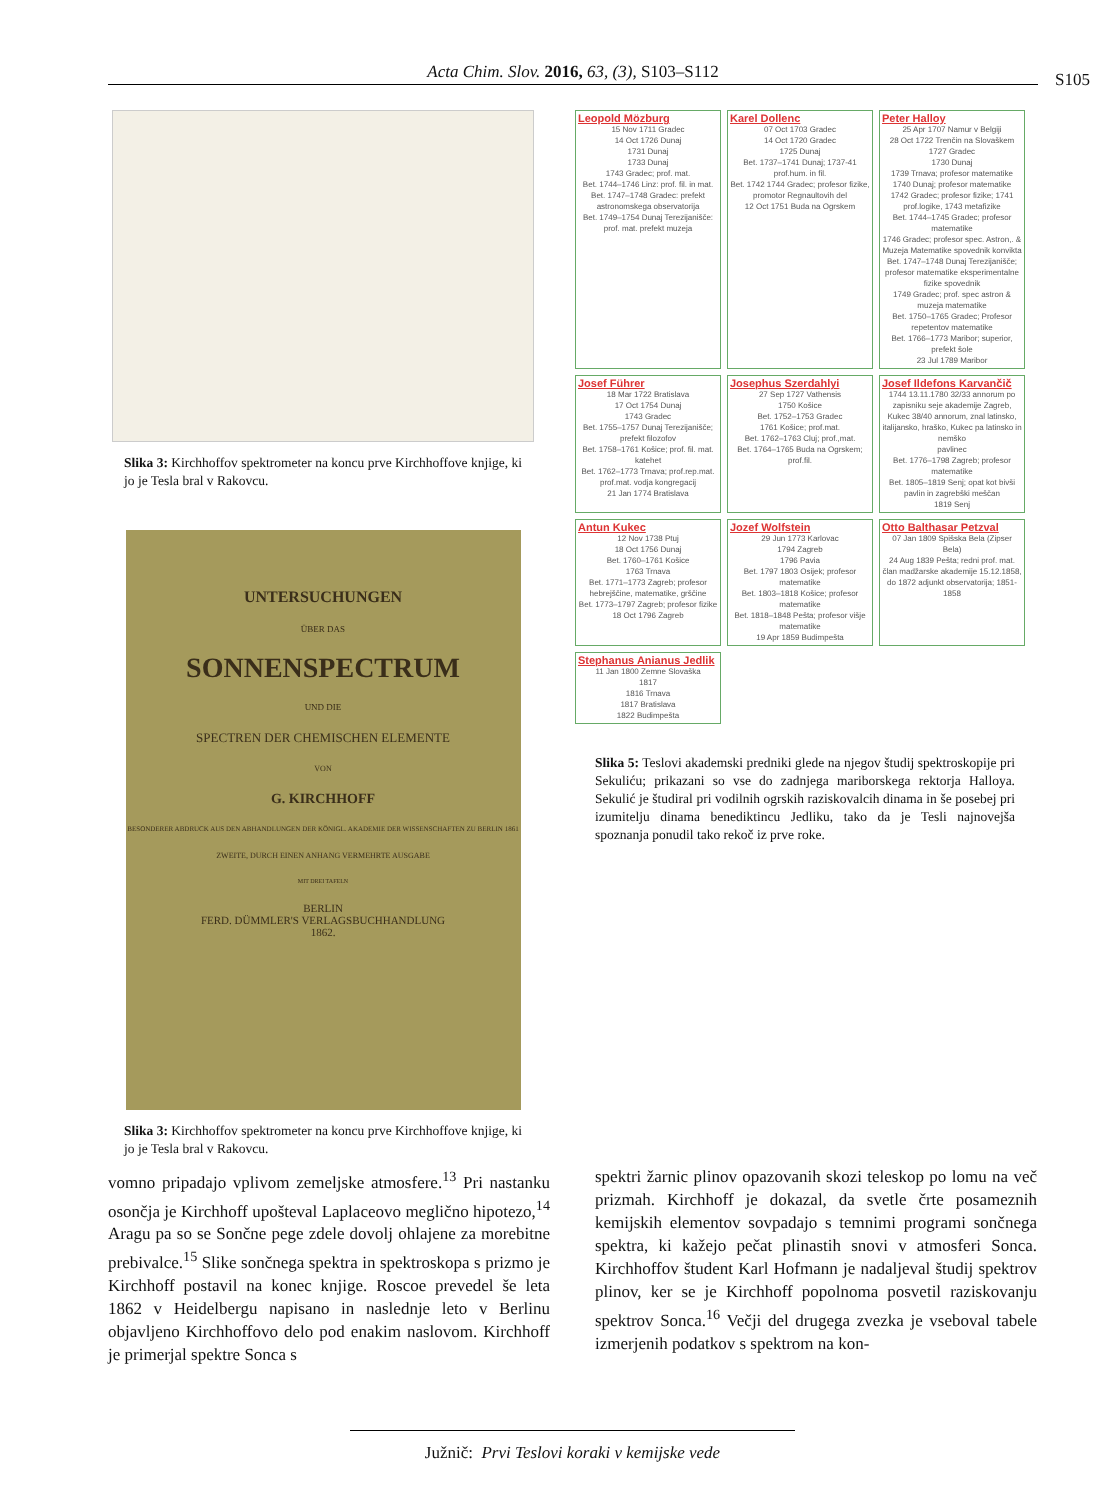Acta Chim. Slov. 2016, 63, (3), S103–S112 S105
Slika 3: Kirchhoffov spektrometer na koncu prve Kirchhoffove knjige, ki jo je Tesla bral v Rakovcu.
UNTERSUCHUNGEN
ÜBER DAS
SONNENSPECTRUM
UND DIE
SPECTREN DER CHEMISCHEN ELEMENTE
VON
G. KIRCHHOFF
BESONDERER ABDRUCK AUS DEN ABHANDLUNGEN DER KÖNIGL. AKADEMIE DER WISSENSCHAFTEN ZU BERLIN 1861
ZWEITE, DURCH EINEN ANHANG VERMEHRTE AUSGABE
MIT DREI TAFELN
BERLIN
FERD. DÜMMLER'S VERLAGSBUCHHANDLUNG
1862.
Slika 3: Kirchhoffov spektrometer na koncu prve Kirchhoffove knjige, ki jo je Tesla bral v Rakovcu.
Leopold Mözburg
15 Nov 1711 Gradec
14 Oct 1726 Dunaj
1731 Dunaj
1733 Dunaj
1743 Gradec; prof. mat.
Bet. 1744–1746 Linz: prof. fil. in mat.
Bet. 1747–1748 Gradec: prefekt astronomskega observatorija
Bet. 1749–1754 Dunaj Terezijanišče: prof. mat. prefekt muzeja
Karel Dollenc
07 Oct 1703 Gradec
14 Oct 1720 Gradec
1725 Dunaj
Bet. 1737–1741 Dunaj; 1737-41 prof.hum. in fil.
Bet. 1742 1744 Gradec; profesor fizike, promotor Regnaultovih del
12 Oct 1751 Buda na Ogrskem
Peter Halloy
25 Apr 1707 Namur v Belgiji
28 Oct 1722 Trenčin na Slovaškem
1727 Gradec
1730 Dunaj
1739 Trnava; profesor matematike
1740 Dunaj; profesor matematike
1742 Gradec; profesor fizike; 1741 prof.logike, 1743 metafizike
Bet. 1744–1745 Gradec; profesor matematike
1746 Gradec; profesor spec. Astron,. & Muzeja Matematike spovednik konvikta
Bet. 1747–1748 Dunaj Terezijanišče; profesor matematike eksperimentalne fizike spovednik
1749 Gradec; prof. spec astron & muzeja matematike
Bet. 1750–1765 Gradec; Profesor repetentov matematike
Bet. 1766–1773 Maribor; superior, prefekt šole
23 Jul 1789 Maribor
Josef Führer
18 Mar 1722 Bratislava
17 Oct 1754 Dunaj
1743 Gradec
Bet. 1755–1757 Dunaj Terezijanišče; prefekt filozofov
Bet. 1758–1761 Košice; prof. fil. mat. katehet
Bet. 1762–1773 Trnava; prof.rep.mat. prof.mat. vodja kongregacij
21 Jan 1774 Bratislava
Josephus Szerdahlyi
27 Sep 1727 Vathensis
1750 Košice
Bet. 1752–1753 Gradec
1761 Košice; prof.mat.
Bet. 1762–1763 Cluj; prof.,mat.
Bet. 1764–1765 Buda na Ogrskem; prof.fil.
Josef Ildefons Karvančič
1744 13.11.1780 32/33 annorum po zapisniku seje akademije Zagreb, Kukec 38/40 annorum, znal latinsko, italijansko, hraško, Kukec pa latinsko in nemško
pavlinec
Bet. 1776–1798 Zagreb; profesor matematike
Bet. 1805–1819 Senj; opat kot bivši pavlin in zagrebški meščan
1819 Senj
Antun Kukec
12 Nov 1738 Ptuj
18 Oct 1756 Dunaj
Bet. 1760–1761 Košice
1763 Trnava
Bet. 1771–1773 Zagreb; profesor hebrejščine, matematike, grščine
Bet. 1773–1797 Zagreb; profesor fizike
18 Oct 1796 Zagreb
Jozef Wolfstein
29 Jun 1773 Karlovac
1794 Zagreb
1796 Pavia
Bet. 1797 1803 Osijek; profesor matematike
Bet. 1803–1818 Košice; profesor matematike
Bet. 1818–1848 Pešta; profesor višje matematike
19 Apr 1859 Budimpešta
Otto Balthasar Petzval
07 Jan 1809 Spišska Bela (Zipser Bela)
24 Aug 1839 Pešta; redni prof. mat. član madžarske akademije 15.12.1858, do 1872 adjunkt observatorija; 1851-1858
Stephanus Anianus Jedlik
11 Jan 1800 Zemne Slovaška
1817
1816 Trnava
1817 Bratislava
1822 Budimpešta
Slika 5: Teslovi akademski predniki glede na njegov študij spektroskopije pri Sekuliću; prikazani so vse do zadnjega mariborskega rektorja Halloya. Sekulić je študiral pri vodilnih ogrskih raziskovalcih dinama in še posebej pri izumitelju dinama benediktincu Jedliku, tako da je Tesli najnovejša spoznanja ponudil tako rekoč iz prve roke.
vomno pripadajo vplivom zemeljske atmosfere.<sup>13</sup> Pri nastanku osončja je Kirchhoff upošteval Laplaceovo meglično hipotezo,<sup>14</sup> Aragu pa so se Sončne pege zdele dovolj ohlajene za morebitne prebivalce.<sup>15</sup> Slike sončnega spektra in spektroskopa s prizmo je Kirchhoff postavil na konec knjige. Roscoe prevedel še leta 1862 v Heidelbergu napisano in naslednje leto v Berlinu objavljeno Kirchhoffovo delo pod enakim naslovom. Kirchhoff je primerjal spektre Sonca s
spektri žarnic plinov opazovanih skozi teleskop po lomu na več prizmah. Kirchhoff je dokazal, da svetle črte posameznih kemijskih elementov sovpadajo s temnimi programi sončnega spektra, ki kažejo pečat plinastih snovi v atmosferi Sonca. Kirchhoffov študent Karl Hofmann je nadaljeval študij spektrov plinov, ker se je Kirchhoff popolnoma posvetil raziskovanju spektrov Sonca.<sup>16</sup> Večji del drugega zvezka je vseboval tabele izmerjenih podatkov s spektrom na kon-
Južnič: Prvi Teslovi koraki v kemijske vede